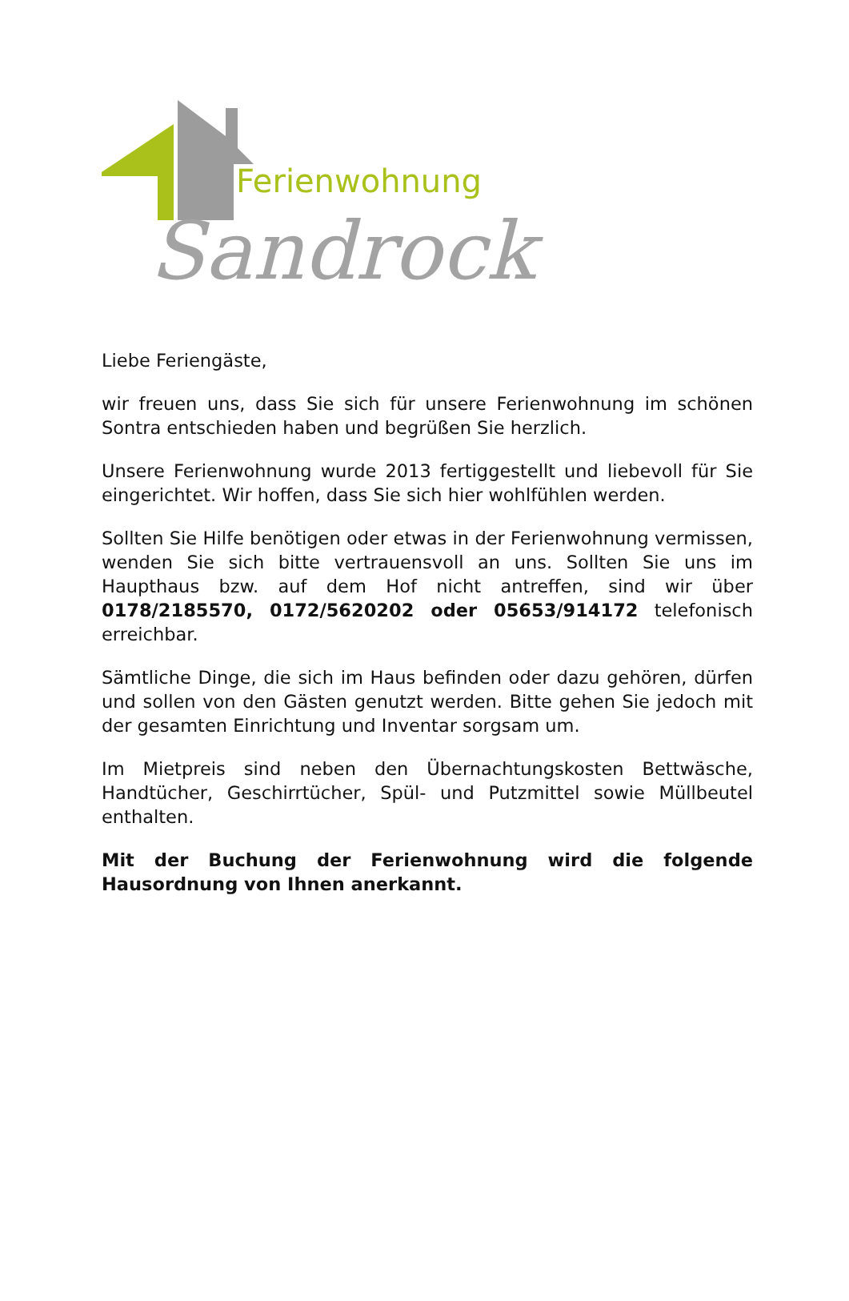Ferienwohnung
Sandrock
Liebe Feriengäste,
wir freuen uns, dass Sie sich für unsere Ferienwohnung im schönen Sontra entschieden haben und begrüßen Sie herzlich.
Unsere Ferienwohnung wurde 2013 fertiggestellt und liebevoll für Sie eingerichtet. Wir hoffen, dass Sie sich hier wohlfühlen werden.
Sollten Sie Hilfe benötigen oder etwas in der Ferienwohnung vermissen, wenden Sie sich bitte vertrauensvoll an uns. Sollten Sie uns im Haupthaus bzw. auf dem Hof nicht antreffen, sind wir über 0178/2185570, 0172/5620202 oder 05653/914172 telefonisch erreichbar.
Sämtliche Dinge, die sich im Haus befinden oder dazu gehören, dürfen und sollen von den Gästen genutzt werden. Bitte gehen Sie jedoch mit der gesamten Einrichtung und Inventar sorgsam um.
Im Mietpreis sind neben den Übernachtungskosten Bettwäsche, Handtücher, Geschirrtücher, Spül- und Putzmittel sowie Müllbeutel enthalten.
Mit der Buchung der Ferienwohnung wird die folgende Hausordnung von Ihnen anerkannt.